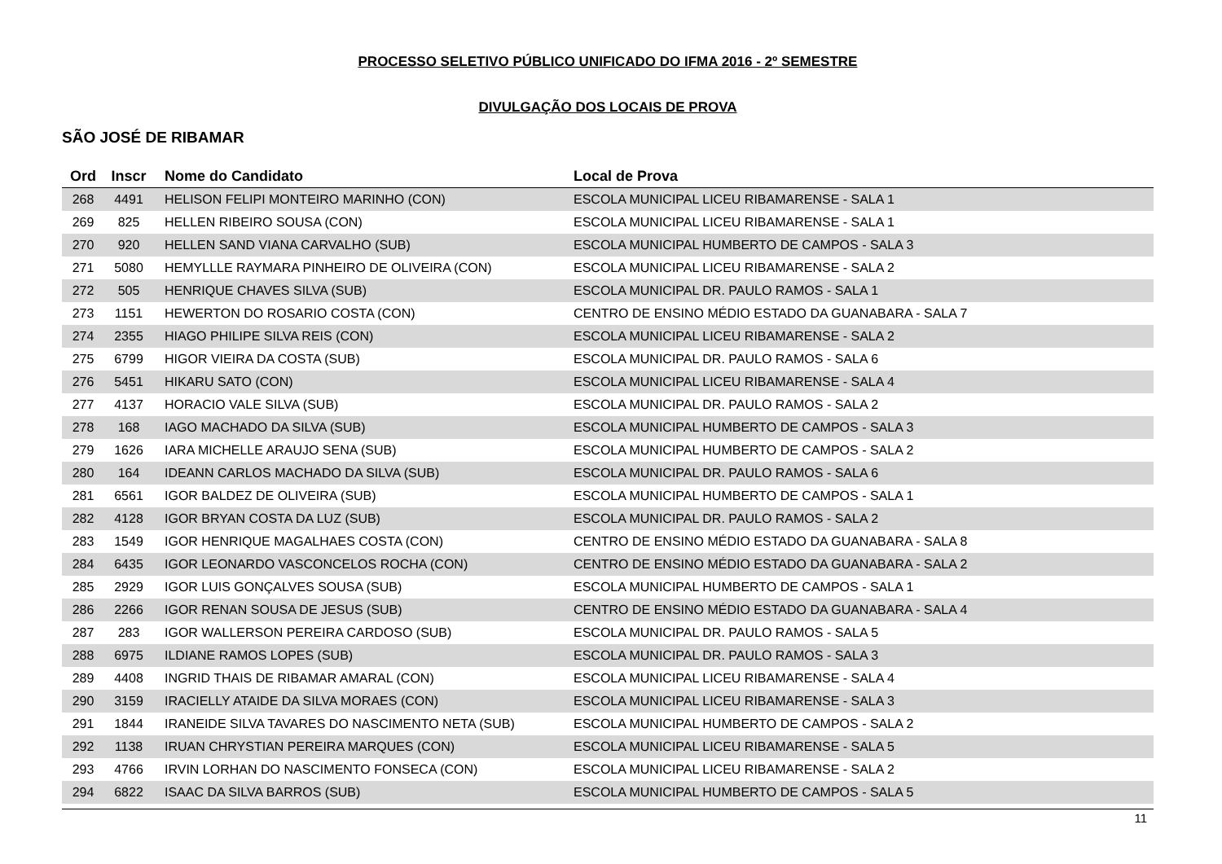PROCESSO SELETIVO PÚBLICO UNIFICADO DO IFMA 2016 - 2º SEMESTRE
DIVULGAÇÃO DOS LOCAIS DE PROVA
SÃO JOSÉ DE RIBAMAR
| Ord | Inscr | Nome do Candidato | Local de Prova |
| --- | --- | --- | --- |
| 268 | 4491 | HELISON FELIPI MONTEIRO MARINHO (CON) | ESCOLA MUNICIPAL LICEU RIBAMARENSE - SALA 1 |
| 269 | 825 | HELLEN RIBEIRO SOUSA (CON) | ESCOLA MUNICIPAL LICEU RIBAMARENSE - SALA 1 |
| 270 | 920 | HELLEN SAND VIANA CARVALHO (SUB) | ESCOLA MUNICIPAL HUMBERTO DE CAMPOS - SALA 3 |
| 271 | 5080 | HEMYLLLE RAYMARA PINHEIRO DE OLIVEIRA (CON) | ESCOLA MUNICIPAL LICEU RIBAMARENSE - SALA 2 |
| 272 | 505 | HENRIQUE CHAVES SILVA (SUB) | ESCOLA MUNICIPAL DR. PAULO RAMOS - SALA 1 |
| 273 | 1151 | HEWERTON DO ROSARIO COSTA (CON) | CENTRO DE ENSINO MÉDIO ESTADO DA GUANABARA - SALA 7 |
| 274 | 2355 | HIAGO PHILIPE SILVA REIS (CON) | ESCOLA MUNICIPAL LICEU RIBAMARENSE - SALA 2 |
| 275 | 6799 | HIGOR VIEIRA DA COSTA (SUB) | ESCOLA MUNICIPAL DR. PAULO RAMOS - SALA 6 |
| 276 | 5451 | HIKARU SATO (CON) | ESCOLA MUNICIPAL LICEU RIBAMARENSE - SALA 4 |
| 277 | 4137 | HORACIO VALE SILVA (SUB) | ESCOLA MUNICIPAL DR. PAULO RAMOS - SALA 2 |
| 278 | 168 | IAGO MACHADO DA SILVA (SUB) | ESCOLA MUNICIPAL HUMBERTO DE CAMPOS - SALA 3 |
| 279 | 1626 | IARA MICHELLE ARAUJO SENA (SUB) | ESCOLA MUNICIPAL HUMBERTO DE CAMPOS - SALA 2 |
| 280 | 164 | IDEANN CARLOS MACHADO DA SILVA (SUB) | ESCOLA MUNICIPAL DR. PAULO RAMOS - SALA 6 |
| 281 | 6561 | IGOR BALDEZ DE OLIVEIRA (SUB) | ESCOLA MUNICIPAL HUMBERTO DE CAMPOS - SALA 1 |
| 282 | 4128 | IGOR BRYAN COSTA DA LUZ (SUB) | ESCOLA MUNICIPAL DR. PAULO RAMOS - SALA 2 |
| 283 | 1549 | IGOR HENRIQUE MAGALHAES COSTA (CON) | CENTRO DE ENSINO MÉDIO ESTADO DA GUANABARA - SALA 8 |
| 284 | 6435 | IGOR LEONARDO VASCONCELOS ROCHA (CON) | CENTRO DE ENSINO MÉDIO ESTADO DA GUANABARA - SALA 2 |
| 285 | 2929 | IGOR LUIS GONÇALVES SOUSA (SUB) | ESCOLA MUNICIPAL HUMBERTO DE CAMPOS - SALA 1 |
| 286 | 2266 | IGOR RENAN SOUSA DE JESUS (SUB) | CENTRO DE ENSINO MÉDIO ESTADO DA GUANABARA - SALA 4 |
| 287 | 283 | IGOR WALLERSON PEREIRA CARDOSO (SUB) | ESCOLA MUNICIPAL DR. PAULO RAMOS - SALA 5 |
| 288 | 6975 | ILDIANE RAMOS LOPES (SUB) | ESCOLA MUNICIPAL DR. PAULO RAMOS - SALA 3 |
| 289 | 4408 | INGRID THAIS DE RIBAMAR AMARAL (CON) | ESCOLA MUNICIPAL LICEU RIBAMARENSE - SALA 4 |
| 290 | 3159 | IRACIELLY ATAIDE DA SILVA MORAES (CON) | ESCOLA MUNICIPAL LICEU RIBAMARENSE - SALA 3 |
| 291 | 1844 | IRANEIDE SILVA TAVARES DO NASCIMENTO NETA (SUB) | ESCOLA MUNICIPAL HUMBERTO DE CAMPOS - SALA 2 |
| 292 | 1138 | IRUAN CHRYSTIAN PEREIRA MARQUES (CON) | ESCOLA MUNICIPAL LICEU RIBAMARENSE - SALA 5 |
| 293 | 4766 | IRVIN LORHAN DO NASCIMENTO FONSECA (CON) | ESCOLA MUNICIPAL LICEU RIBAMARENSE - SALA 2 |
| 294 | 6822 | ISAAC DA SILVA BARROS (SUB) | ESCOLA MUNICIPAL HUMBERTO DE CAMPOS - SALA 5 |
11